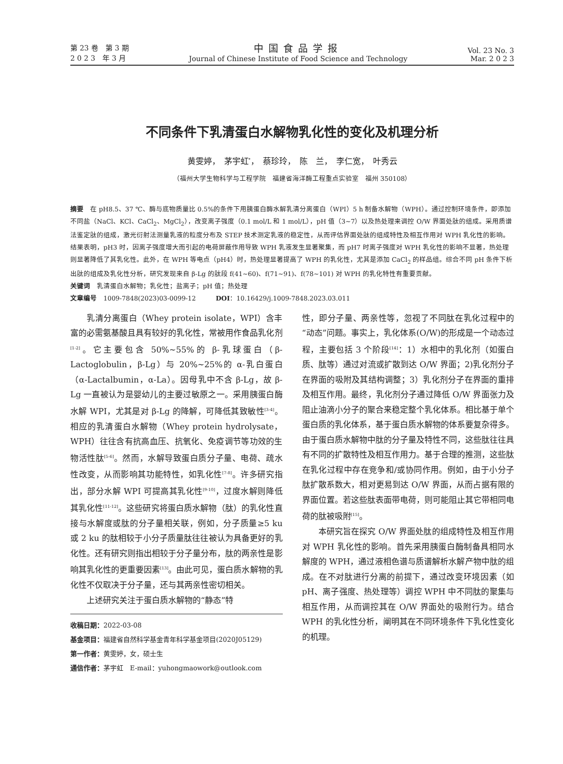第 23 卷　第 3 期
2 0 2 3　年 3 月
中国食品学报
Journal of Chinese Institute of Food Science and Technology
Vol. 23 No. 3
Mar. 2 0 2 3
不同条件下乳清蛋白水解物乳化性的变化及机理分析
黄雯婷，　茅宇虹<sup>*</sup>，　蔡珍玲，　陈　兰，　李仁宽，　叶秀云
（福州大学生物科学与工程学院　福建省海洋酶工程重点实验室　福州 350108）
摘要　在 pH8.5、37 ℃、酶与底物质量比 0.5%的条件下用胰蛋白酶水解乳清分离蛋白（WPI）5 h 制备水解物（WPH）。通过控制环境条件，即添加不同盐（NaCl、KCl、CaCl<sub>2</sub>、MgCl<sub>2</sub>），改变离子强度（0.1 mol/L 和 1 mol/L），pH 值（3~7）以及热处理来调控 O/W 界面处肽的组成。采用质谱法鉴定肽的组成，激光衍射法测量乳液的粒度分布及 STEP 技术测定乳液的稳定性，从而评估界面处肽的组成特性及相互作用对 WPH 乳化性的影响。结果表明，pH3 时，因离子强度增大而引起的电荷屏蔽作用导致 WPH 乳液发生显著聚集，而 pH7 时离子强度对 WPH 乳化性的影响不显著，热处理则显著降低了其乳化性。此外，在 WPH 等电点（pH4）时，热处理显著提高了 WPH 的乳化性，尤其是添加 CaCl<sub>2</sub> 的样品组。综合不同 pH 条件下析出肽的组成及乳化性分析，研究发现来自 β-Lg 的肽段 f(41~60)、f(71~91)、f(78~101) 对 WPH 的乳化特性有重要贡献。
关键词　乳清蛋白水解物；乳化性；盐离子；pH 值；热处理
文章编号　1009-7848(2023)03-0099-12　　　DOI：10.16429/j.1009-7848.2023.03.011
乳清分离蛋白（Whey protein isolate，WPI）含丰富的必需氨基酸且具有较好的乳化性，常被用作食品乳化剂<sup>[1-2]</sup>。它主要包含 50%~55%的 β-乳球蛋白（β-Lactoglobulin，β-Lg）与 20%~25%的 α-乳白蛋白（α-Lactalbumin，α-La）。因母乳中不含 β-Lg，故 β-Lg 一直被认为是婴幼儿的主要过敏原之一。采用胰蛋白酶水解 WPI，尤其是对 β-Lg 的降解，可降低其致敏性<sup>[3-4]</sup>。相应的乳清蛋白水解物（Whey protein hydrolysate，WPH）往往含有抗高血压、抗氧化、免疫调节等功效的生物活性肽<sup>[5-6]</sup>。然而，水解导致蛋白质分子量、电荷、疏水性改变，从而影响其功能特性，如乳化性<sup>[7-8]</sup>。许多研究指出，部分水解 WPI 可提高其乳化性<sup>[9-10]</sup>，过度水解则降低其乳化性<sup>[11-12]</sup>。这些研究将蛋白质水解物（肽）的乳化性直接与水解度或肽的分子量相关联，例如，分子质量≥5 ku 或 2 ku 的肽相较于小分子质量肽往往被认为具备更好的乳化性。还有研究则指出相较于分子量分布，肽的两亲性是影响其乳化性的更重要因素<sup>[13]</sup>。由此可见，蛋白质水解物的乳化性不仅取决于分子量，还与其两亲性密切相关。
上述研究关注于蛋白质水解物的“静态”特
收稿日期：2022-03-08
基金项目：福建省自然科学基金青年科学基金项目(2020J05129)
第一作者：黄雯婷，女，硕士生
通信作者：茅宇虹　E-mail：yuhongmaowork@outlook.com
性，即分子量、两亲性等，忽视了不同肽在乳化过程中的“动态”问题。事实上，乳化体系(O/W)的形成是一个动态过程，主要包括 3 个阶段<sup>[14]</sup>：1）水相中的乳化剂（如蛋白质、肽等）通过对流或扩散到达 O/W 界面；2)乳化剂分子在界面的吸附及其结构调整；3）乳化剂分子在界面的重排及相互作用。最终，乳化剂分子通过降低 O/W 界面张力及阻止油滴小分子的聚合来稳定整个乳化体系。相比基于单个蛋白质的乳化体系，基于蛋白质水解物的体系要复杂得多。由于蛋白质水解物中肽的分子量及特性不同，这些肽往往具有不同的扩散特性及相互作用力。基于合理的推测，这些肽在乳化过程中存在竞争和/或协同作用。例如，由于小分子肽扩散系数大，相对更易到达 O/W 界面，从而占据有限的界面位置。若这些肽表面带电荷，则可能阻止其它带相同电荷的肽被吸附<sup>[15]</sup>。
本研究旨在探究 O/W 界面处肽的组成特性及相互作用对 WPH 乳化性的影响。首先采用胰蛋白酶制备具相同水解度的 WPH，通过液相色谱与质谱解析水解产物中肽的组成。在不对肽进行分离的前提下，通过改变环境因素（如 pH、离子强度、热处理等）调控 WPH 中不同肽的聚集与相互作用，从而调控其在 O/W 界面处的吸附行为。结合 WPH 的乳化性分析，阐明其在不同环境条件下乳化性变化的机理。